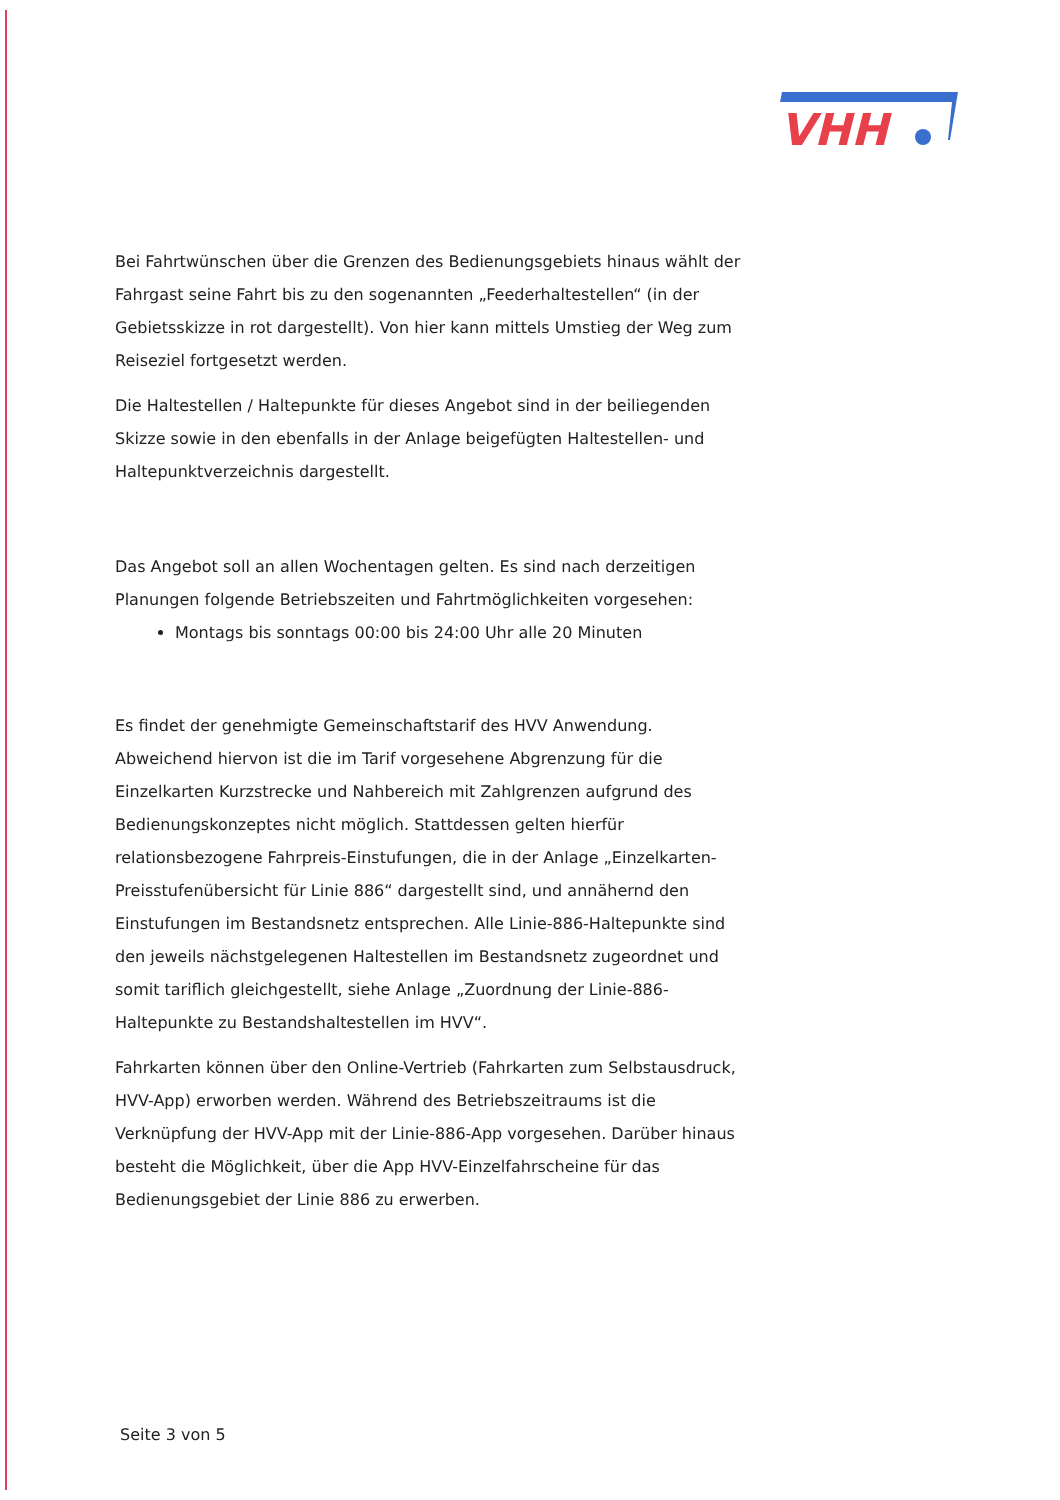VHH
Bei Fahrtwünschen über die Grenzen des Bedienungsgebiets hinaus wählt der Fahrgast seine Fahrt bis zu den sogenannten „Feederhaltestellen“ (in der Gebietsskizze in rot dargestellt). Von hier kann mittels Umstieg der Weg zum Reiseziel fortgesetzt werden.
Die Haltestellen / Haltepunkte für dieses Angebot sind in der beiliegenden Skizze sowie in den ebenfalls in der Anlage beigefügten Haltestellen- und Haltepunktverzeichnis dargestellt.
Das Angebot soll an allen Wochentagen gelten. Es sind nach derzeitigen Planungen folgende Betriebszeiten und Fahrtmöglichkeiten vorgesehen:
Montags bis sonntags 00:00 bis 24:00 Uhr alle 20 Minuten
Es findet der genehmigte Gemeinschaftstarif des HVV Anwendung. Abweichend hiervon ist die im Tarif vorgesehene Abgrenzung für die Einzelkarten Kurzstrecke und Nahbereich mit Zahlgrenzen aufgrund des Bedienungskonzeptes nicht möglich. Stattdessen gelten hierfür relationsbezogene Fahrpreis-Einstufungen, die in der Anlage „Einzelkarten-Preisstufenübersicht für Linie 886“ dargestellt sind, und annähernd den Einstufungen im Bestandsnetz entsprechen. Alle Linie-886-Haltepunkte sind den jeweils nächstgelegenen Haltestellen im Bestandsnetz zugeordnet und somit tariflich gleichgestellt, siehe Anlage „Zuordnung der Linie-886-Haltepunkte zu Bestandshaltestellen im HVV“.
Fahrkarten können über den Online-Vertrieb (Fahrkarten zum Selbstausdruck, HVV-App) erworben werden. Während des Betriebszeitraums ist die Verknüpfung der HVV-App mit der Linie-886-App vorgesehen. Darüber hinaus besteht die Möglichkeit, über die App HVV-Einzelfahrscheine für das Bedienungsgebiet der Linie 886 zu erwerben.
Seite 3 von 5